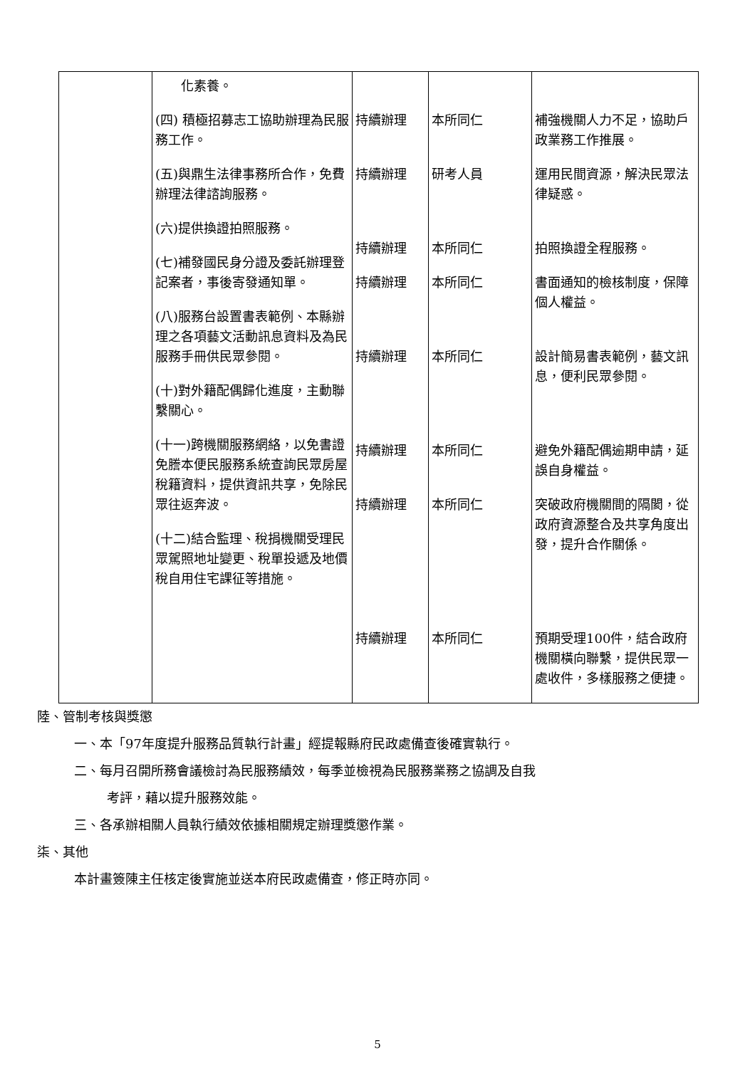| | 化素養。 (四) 積極招募志工協助辦理為民服務工作。 (五)與鼎生法律事務所合作，免費辦理法律諮詢服務。 (六)提供換證拍照服務。 (七)補發國民身分證及委託辦理登記案者，事後寄發通知單。 (八)服務台設置書表範例、本縣辦理之各項藝文活動訊息資料及為民服務手冊供民眾參閱。 (十)對外籍配偶歸化進度，主動聯繫關心。 (十一)跨機關服務網絡，以免書證免謄本便民服務系統查詢民眾房屋稅籍資料，提供資訊共享，免除民眾往返奔波。 (十二)結合監理、稅捐機關受理民眾駕照地址變更、稅單投遞及地價稅自用住宅課征等措施。 | 持續辦理 持續辦理 持續辦理 持續辦理 持續辦理 持續辦理 持續辦理 持續辦理 | 本所同仁 研考人員 本所同仁 本所同仁 本所同仁 本所同仁 本所同仁 本所同仁 | 補強機關人力不足，協助戶政業務工作推展。 運用民間資源，解決民眾法律疑惑。 拍照換證全程服務。 書面通知的檢核制度，保障個人權益。 設計簡易書表範例，藝文訊息，便利民眾參閱。 避免外籍配偶逾期申請，延誤自身權益。 突破政府機關間的隔閡，從政府資源整合及共享角度出發，提升合作關係。 預期受理100件，結合政府機關橫向聯繫，提供民眾一處收件，多樣服務之便捷。 |
陸、管制考核與獎懲
一、本「97年度提升服務品質執行計畫」經提報縣府民政處備查後確實執行。
二、每月召開所務會議檢討為民服務績效，每季並檢視為民服務業務之協調及自我
考評，藉以提升服務效能。
三、各承辦相關人員執行績效依據相關規定辦理獎懲作業。
柒、其他
本計畫簽陳主任核定後實施並送本府民政處備查，修正時亦同。
5